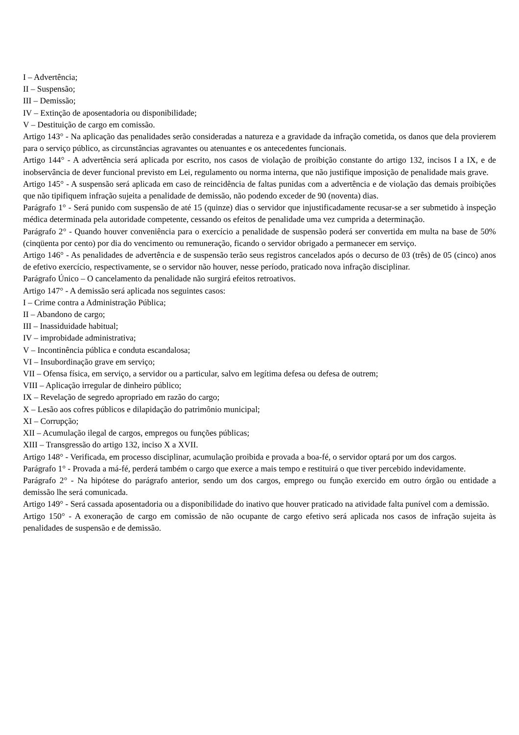I – Advertência;
II – Suspensão;
III – Demissão;
IV – Extinção de aposentadoria ou disponibilidade;
V – Destituição de cargo em comissão.
Artigo 143° - Na aplicação das penalidades serão consideradas a natureza e a gravidade da infração cometida, os danos que dela provierem para o serviço público, as circunstâncias agravantes ou atenuantes e os antecedentes funcionais.
Artigo 144° - A advertência será aplicada por escrito, nos casos de violação de proibição constante do artigo 132, incisos I a IX, e de inobservância de dever funcional previsto em Lei, regulamento ou norma interna, que não justifique imposição de penalidade mais grave.
Artigo 145° - A suspensão será aplicada em caso de reincidência de faltas punidas com a advertência e de violação das demais proibições que não tipifiquem infração sujeita a penalidade de demissão, não podendo exceder de 90 (noventa) dias.
Parágrafo 1° - Será punido com suspensão de até 15 (quinze) dias o servidor que injustificadamente recusar-se a ser submetido à inspeção médica determinada pela autoridade competente, cessando os efeitos de penalidade uma vez cumprida a determinação.
Parágrafo 2° - Quando houver conveniência para o exercício a penalidade de suspensão poderá ser convertida em multa na base de 50% (cinqüenta por cento) por dia do vencimento ou remuneração, ficando o servidor obrigado a permanecer em serviço.
Artigo 146° - As penalidades de advertência e de suspensão terão seus registros cancelados após o decurso de 03 (três) de 05 (cinco) anos de efetivo exercício, respectivamente, se o servidor não houver, nesse período, praticado nova infração disciplinar.
Parágrafo Único – O cancelamento da penalidade não surgirá efeitos retroativos.
Artigo 147° - A demissão será aplicada nos seguintes casos:
I – Crime contra a Administração Pública;
II – Abandono de cargo;
III – Inassiduidade habitual;
IV – improbidade administrativa;
V – Incontinência pública e conduta escandalosa;
VI – Insubordinação grave em serviço;
VII – Ofensa física, em serviço, a servidor ou a particular, salvo em legítima defesa ou defesa de outrem;
VIII – Aplicação irregular de dinheiro público;
IX – Revelação de segredo apropriado em razão do cargo;
X – Lesão aos cofres públicos e dilapidação do patrimônio municipal;
XI – Corrupção;
XII – Acumulação ilegal de cargos, empregos ou funções públicas;
XIII – Transgressão do artigo 132, inciso X a XVII.
Artigo 148° - Verificada, em processo disciplinar, acumulação proibida e provada a boa-fé, o servidor optará por um dos cargos.
Parágrafo 1° - Provada a má-fé, perderá também o cargo que exerce a mais tempo e restituirá o que tiver percebido indevidamente.
Parágrafo 2° - Na hipótese do parágrafo anterior, sendo um dos cargos, emprego ou função exercido em outro órgão ou entidade a demissão lhe será comunicada.
Artigo 149° - Será cassada aposentadoria ou a disponibilidade do inativo que houver praticado na atividade falta punível com a demissão.
Artigo 150° - A exoneração de cargo em comissão de não ocupante de cargo efetivo será aplicada nos casos de infração sujeita às penalidades de suspensão e de demissão.